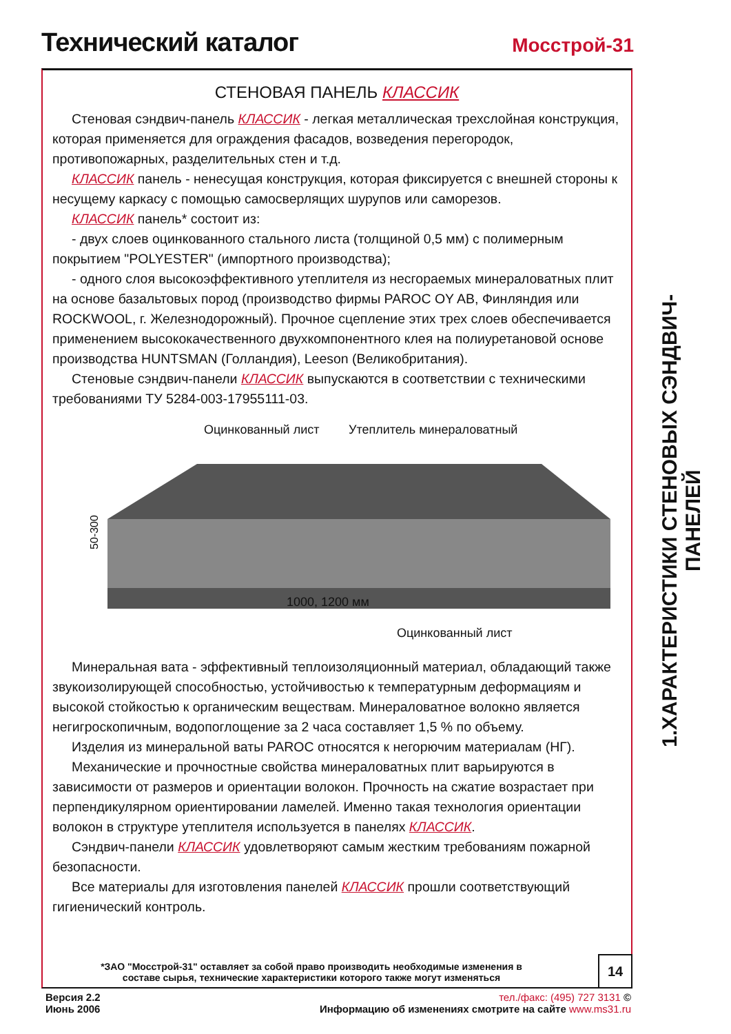Технический каталог
Мосстрой-31
СТЕНОВАЯ ПАНЕЛЬ КЛАССИК
Стеновая сэндвич-панель КЛАССИК - легкая металлическая трехслойная конструкция, которая применяется для ограждения фасадов, возведения перегородок, противопожарных, разделительных стен и т.д.
КЛАССИК панель - ненесущая конструкция, которая фиксируется с внешней стороны к несущему каркасу с помощью самосверлящих шурупов или саморезов.
КЛАССИК панель* состоит из:
- двух слоев оцинкованного стального листа (толщиной 0,5 мм) с полимерным покрытием "POLYESTER" (импортного производства);
- одного слоя высокоэффективного утеплителя из несгораемых минераловатных плит на основе базальтовых пород (производство фирмы PAROC OY AB, Финляндия или ROCKWOOL, г. Железнодорожный). Прочное сцепление этих трех слоев обеспечивается применением высококачественного двухкомпонентного клея на полиуретановой основе производства HUNTSMAN (Голландия), Leeson (Великобритания).
Стеновые сэндвич-панели КЛАССИК выпускаются в соответствии с техническими требованиями ТУ 5284-003-17955111-03.
Оцинкованный лист Утеплитель минераловатный
50-300
1000, 1200 мм
Оцинкованный лист
Минеральная вата - эффективный теплоизоляционный материал, обладающий также звукоизолирующей способностью, устойчивостью к температурным деформациям и высокой стойкостью к органическим веществам. Минераловатное волокно является негигроскопичным, водопоглощение за 2 часа составляет 1,5 % по объему.
Изделия из минеральной ваты PAROC относятся к негорючим материалам (НГ).
Механические и прочностные свойства минераловатных плит варьируются в зависимости от размеров и ориентации волокон. Прочность на сжатие возрастает при перпендикулярном ориентировании ламелей. Именно такая технология ориентации волокон в структуре утеплителя используется в панелях КЛАССИК.
Сэндвич-панели КЛАССИК удовлетворяют самым жестким требованиям пожарной безопасности.
Все материалы для изготовления панелей КЛАССИК прошли соответствующий гигиенический контроль.
*ЗАО "Мосстрой-31" оставляет за собой право производить необходимые изменения в составе сырья, технические характеристики которого также могут изменяться
14
1.ХАРАКТЕРИСТИКИ СТЕНОВЫХ СЭНДВИЧ-ПАНЕЛЕЙ
Версия 2.2
Июнь 2006
тел./факс: (495) 727 3131 ©
Информацию об изменениях смотрите на сайте www.ms31.ru